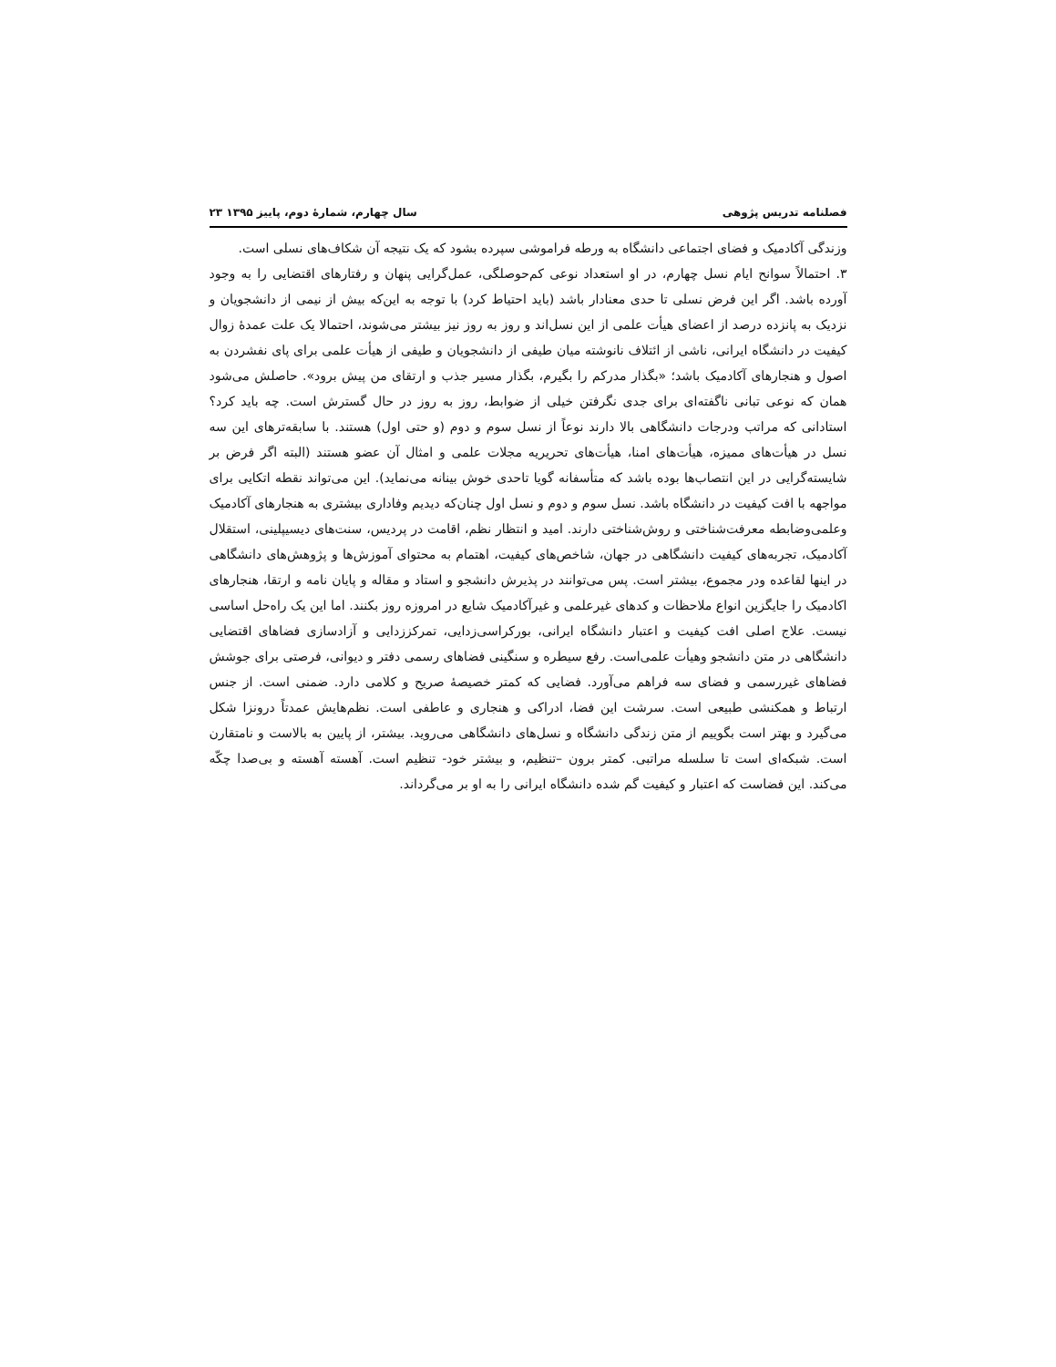فصلنامه تدریس پژوهی سال چهارم، شمارۀ دوم، پاییز ۱۳۹۵ ۲۳
وزندگی آکادمیک و فضای اجتماعی دانشگاه به ورطه فراموشی سپرده بشود که یک نتیجه آن شکاف‌های نسلی است.
۳. احتمالاً سوانح ایام نسل چهارم، در او استعداد نوعی کم‌حوصلگی، عمل‌گرایی پنهان و رفتارهای اقتضایی را به وجود آورده باشد. اگر این فرض نسلی تا حدی معنادار باشد (باید احتیاط کرد) با توجه به این‌که بیش از نیمی از دانشجویان و نزدیک به پانزده درصد از اعضای هیأت علمی از این نسل‌اند و روز به روز نیز بیشتر می‌شوند، احتمالا یک علت عمدۀ زوال کیفیت در دانشگاه ایرانی، ناشی از ائتلاف نانوشته میان طیفی از دانشجویان و طیفی از هیأت علمی برای پای نفشردن به اصول و هنجارهای آکادمیک باشد؛ «بگذار مدرکم را بگیرم، بگذار مسیر جذب و ارتقای من پیش برود». حاصلش می‌شود همان که نوعی تبانی ناگفته‌ای برای جدی نگرفتن خیلی از ضوابط، روز به روز در حال گسترش است. چه باید کرد؟ استادانی که مراتب ودرجات دانشگاهی بالا دارند نوعاً از نسل سوم و دوم (و حتی اول) هستند. با سابقه‌ترهای این سه نسل در هیأت‌های ممیزه، هیأت‌های امنا، هیأت‌های تحریریه مجلات علمی و امثال آن عضو هستند (البته اگر فرض بر شایسته‌گرایی در این انتصاب‌ها بوده باشد که متأسفانه گویا تاحدی خوش بینانه می‌نماید). این می‌تواند نقطه اتکایی برای مواجهه با افت کیفیت در دانشگاه باشد. نسل سوم و دوم و نسل اول چنان‌که دیدیم وفاداری بیشتری به هنجارهای آکادمیک وعلمی‌وضابطه معرفت‌شناختی و روش‌شناختی دارند. امید و انتظار نظم، اقامت در پردیس، سنت‌های دیسیپلینی، استقلال آکادمیک، تجربه‌های کیفیت دانشگاهی در جهان، شاخص‌های کیفیت، اهتمام به محتوای آموزش‌ها و پژوهش‌های دانشگاهی در اینها لقاعده ودر مجموع، بیشتر است. پس می‌توانند در پذیرش دانشجو و استاد و مقاله و پایان نامه و ارتقا، هنجارهای اکادمیک را جایگزین انواع ملاحظات و کدهای غیرعلمی و غیرآکادمیک شایع در امروزه روز بکنند. اما این یک راه‌حل اساسی نیست. علاج اصلی افت کیفیت و اعتبار دانشگاه ایرانی، بورکراسی‌زدایی، تمرکززدایی و آزادسازی فضاهای اقتضایی دانشگاهی در متن دانشجو وهیأت علمی‌است. رفع سیطره و سنگینی فضاهای رسمی دفتر و دیوانی، فرصتی برای جوشش فضاهای غیررسمی و فضای سه فراهم می‌آورد. فضایی که کمتر خصیصۀ صریح و کلامی دارد. ضمنی است. از جنس ارتباط و همکنشی طبیعی است. سرشت این فضا، ادراکی و هنجاری و عاطفی است. نظم‌هایش عمدتاً درونزا شکل می‌گیرد و بهتر است بگوییم از متن زندگی دانشگاه و نسل‌های دانشگاهی می‌روید. بیشتر، از پایین به بالاست و نامتقارن است. شبکه‌ای است تا سلسله مراتبی. کمتر برون –تنظیم، و بیشتر خود- تنظیم است. آهسته آهسته و بی‌صدا چکّه می‌کند. این فضاست که اعتبار و کیفیت گم شده دانشگاه ایرانی را به او بر می‌گرداند.